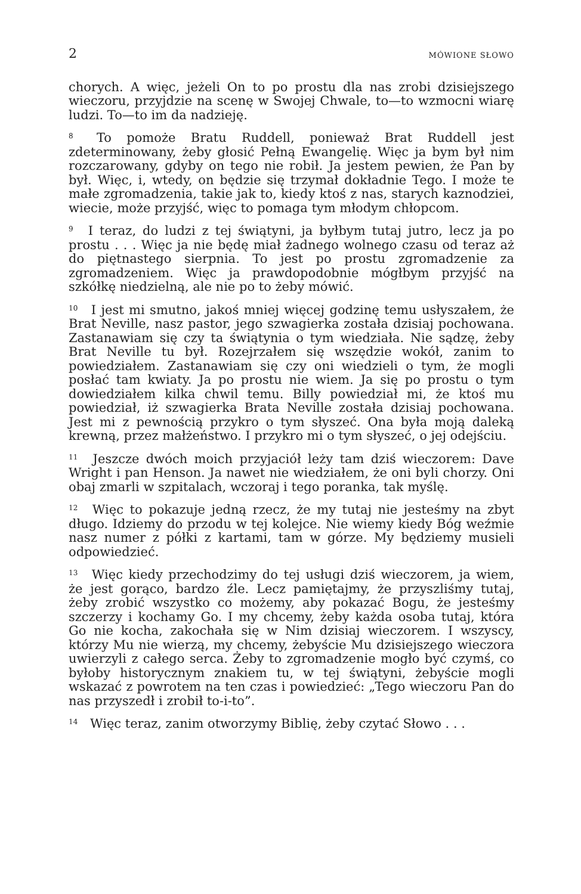2 MÓWIONE SŁOWO
chorych. A więc, jeżeli On to po prostu dla nas zrobi dzisiejszego wieczoru, przyjdzie na scenę w Swojej Chwale, to—to wzmocni wiarę ludzi. To—to im da nadzieję.
<sup>8</sup> To pomoże Bratu Ruddell, ponieważ Brat Ruddell jest zdeterminowany, żeby głosić Pełną Ewangelię. Więc ja bym był nim rozczarowany, gdyby on tego nie robił. Ja jestem pewien, że Pan by był. Więc, i, wtedy, on będzie się trzymał dokładnie Tego. I może te małe zgromadzenia, takie jak to, kiedy ktoś z nas, starych kaznodziei, wiecie, może przyjść, więc to pomaga tym młodym chłopcom.
<sup>9</sup> I teraz, do ludzi z tej świątyni, ja byłbym tutaj jutro, lecz ja po prostu . . . Więc ja nie będę miał żadnego wolnego czasu od teraz aż do piętnastego sierpnia. To jest po prostu zgromadzenie za zgromadzeniem. Więc ja prawdopodobnie mógłbym przyjść na szkółkę niedzielną, ale nie po to żeby mówić.
<sup>10</sup> I jest mi smutno, jakoś mniej więcej godzinę temu usłyszałem, że Brat Neville, nasz pastor, jego szwagierka została dzisiaj pochowana. Zastanawiam się czy ta świątynia o tym wiedziała. Nie sądzę, żeby Brat Neville tu był. Rozejrzałem się wszędzie wokół, zanim to powiedziałem. Zastanawiam się czy oni wiedzieli o tym, że mogli posłać tam kwiaty. Ja po prostu nie wiem. Ja się po prostu o tym dowiedziałem kilka chwil temu. Billy powiedział mi, że ktoś mu powiedział, iż szwagierka Brata Neville została dzisiaj pochowana. Jest mi z pewnością przykro o tym słyszeć. Ona była moją daleką krewną, przez małżeństwo. I przykro mi o tym słyszeć, o jej odejściu.
<sup>11</sup> Jeszcze dwóch moich przyjaciół leży tam dziś wieczorem: Dave Wright i pan Henson. Ja nawet nie wiedziałem, że oni byli chorzy. Oni obaj zmarli w szpitalach, wczoraj i tego poranka, tak myślę.
<sup>12</sup> Więc to pokazuje jedną rzecz, że my tutaj nie jesteśmy na zbyt długo. Idziemy do przodu w tej kolejce. Nie wiemy kiedy Bóg weźmie nasz numer z półki z kartami, tam w górze. My będziemy musieli odpowiedzieć.
<sup>13</sup> Więc kiedy przechodzimy do tej usługi dziś wieczorem, ja wiem, że jest gorąco, bardzo źle. Lecz pamiętajmy, że przyszliśmy tutaj, żeby zrobić wszystko co możemy, aby pokazać Bogu, że jesteśmy szczerzy i kochamy Go. I my chcemy, żeby każda osoba tutaj, która Go nie kocha, zakochała się w Nim dzisiaj wieczorem. I wszyscy, którzy Mu nie wierzą, my chcemy, żebyście Mu dzisiejszego wieczora uwierzyli z całego serca. Żeby to zgromadzenie mogło być czymś, co byłoby historycznym znakiem tu, w tej świątyni, żebyście mogli wskazać z powrotem na ten czas i powiedzieć: „Tego wieczoru Pan do nas przyszedł i zrobił to-i-to”.
<sup>14</sup> Więc teraz, zanim otworzymy Biblię, żeby czytać Słowo . . .